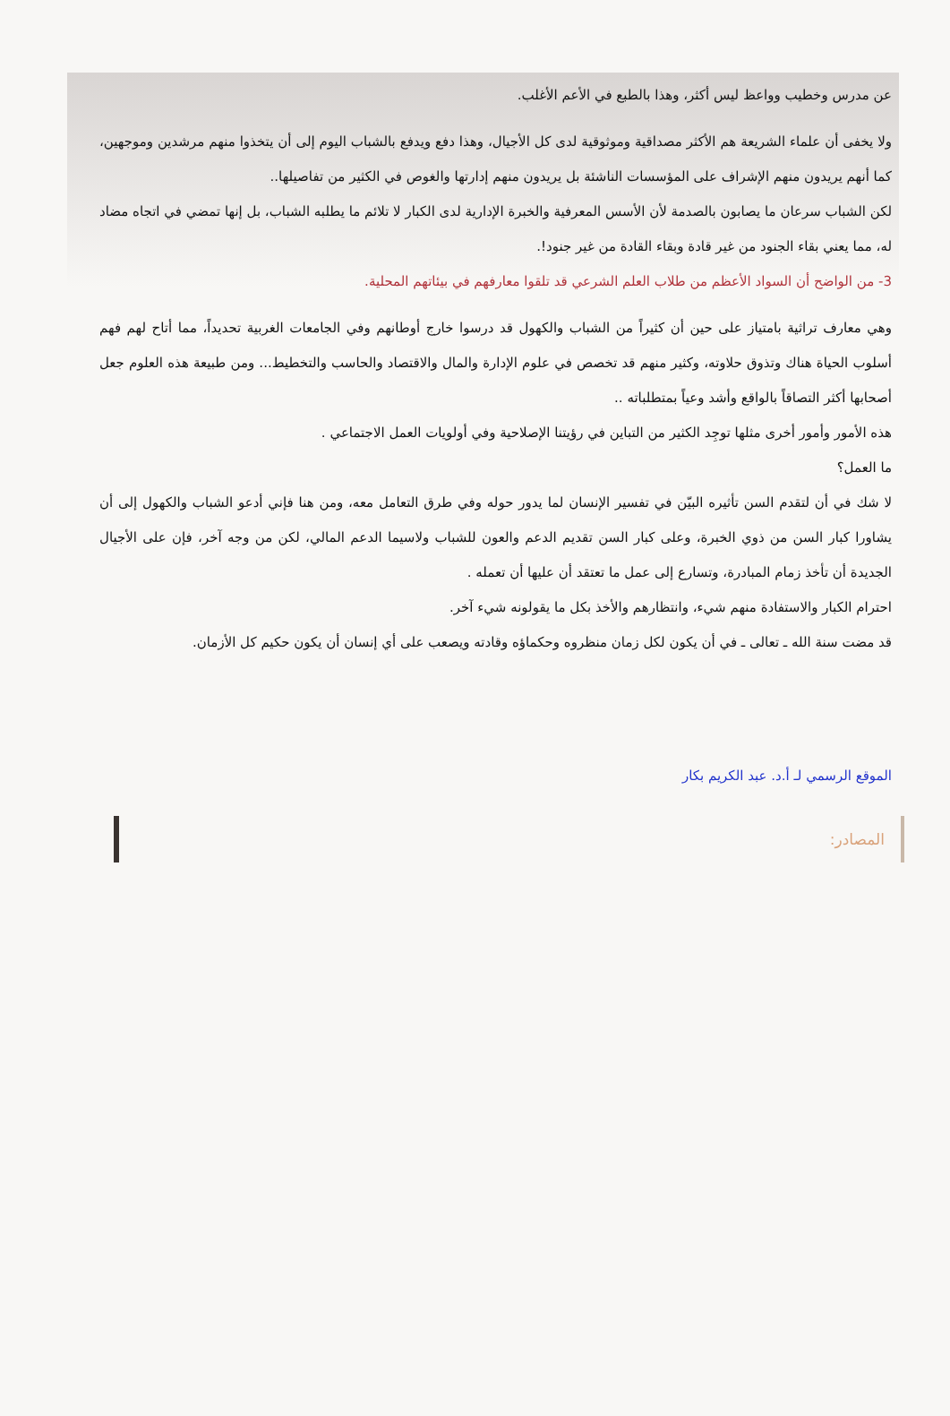عن مدرس وخطيب وواعظ ليس أكثر، وهذا بالطبع في الأعم الأغلب.
ولا يخفى أن علماء الشريعة هم الأكثر مصداقية وموثوقية لدى كل الأجيال، وهذا دفع ويدفع بالشباب اليوم إلى أن يتخذوا منهم مرشدين وموجهين، كما أنهم يريدون منهم الإشراف على المؤسسات الناشئة بل يريدون منهم إدارتها والغوص في الكثير من تفاصيلها..
لكن الشباب سرعان ما يصابون بالصدمة لأن الأسس المعرفية والخبرة الإدارية لدى الكبار لا تلائم ما يطلبه الشباب، بل إنها تمضي في اتجاه مضاد له، مما يعني بقاء الجنود من غير قادة وبقاء القادة من غير جنود!.
3- من الواضح أن السواد الأعظم من طلاب العلم الشرعي قد تلقوا معارفهم في بيئاتهم المحلية.
وهي معارف تراثية بامتياز على حين أن كثيراً من الشباب والكهول قد درسوا خارج أوطانهم وفي الجامعات الغربية تحديداً، مما أتاح لهم فهم أسلوب الحياة هناك وتذوق حلاوته، وكثير منهم قد تخصص في علوم الإدارة والمال والاقتصاد والحاسب والتخطيط... ومن طبيعة هذه العلوم جعل أصحابها أكثر التصاقاً بالواقع وأشد وعياً بمتطلباته ..
هذه الأمور وأمور أخرى مثلها توجِد الكثير من التباين في رؤيتنا الإصلاحية وفي أولويات العمل الاجتماعي .
ما العمل؟
لا شك في أن لتقدم السن تأثيره البيّن في تفسير الإنسان لما يدور حوله وفي طرق التعامل معه، ومن هنا فإني أدعو الشباب والكهول إلى أن يشاورا كبار السن من ذوي الخبرة، وعلى كبار السن تقديم الدعم والعون للشباب ولاسيما الدعم المالي، لكن من وجه آخر، فإن على الأجيال الجديدة أن تأخذ زمام المبادرة، وتسارع إلى عمل ما تعتقد أن عليها أن تعمله .
احترام الكبار والاستفادة منهم شيء، وانتظارهم والأخذ بكل ما يقولونه شيء آخر.
قد مضت سنة الله ـ تعالى ـ في أن يكون لكل زمان منظروه وحكماؤه وقادته ويصعب على أي إنسان أن يكون حكيم كل الأزمان.
الموقع الرسمي لـ أ.د. عبد الكريم بكار
المصادر: